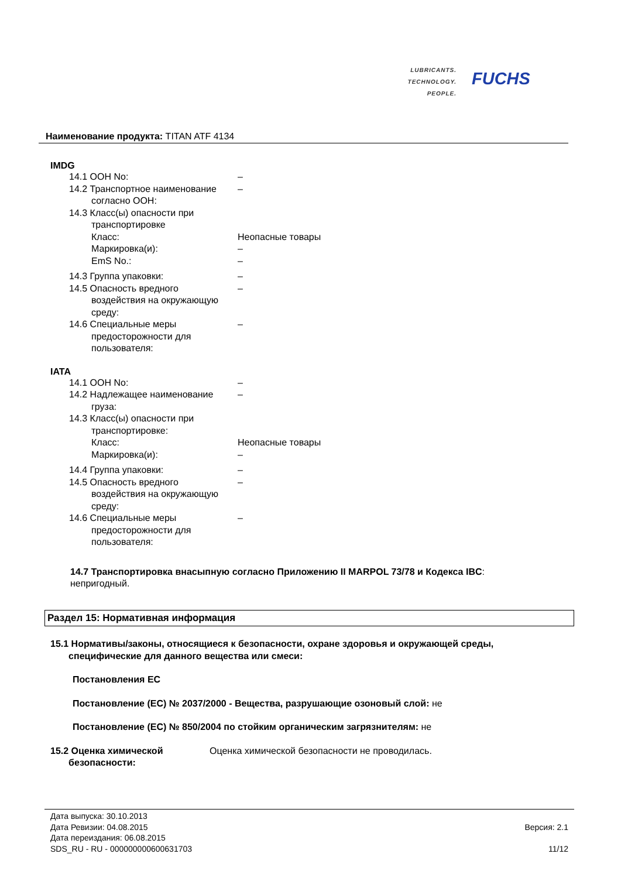LUBRICANTS.
TECHNOLOGY.
PEOPLE.
FUCHS
Наименование продукта: TITAN ATF 4134
IMDG
14.1 ООН No: –
14.2 Транспортное наименование
согласно ООН:
–
14.3 Класс(ы) опасности при
транспортировке
Класс:
Маркировка(и):
EmS No.:
Неопасные товары
–
–
14.3 Группа упаковки: –
14.5 Опасность вредного
воздействия на окружающую
среду:
–
14.6 Специальные меры
предосторожности для
пользователя:
–
IATA
14.1 ООН No: –
14.2 Надлежащее наименование
груза:
–
14.3 Класс(ы) опасности при
транспортировке:
Класс:
Маркировка(и):
Неопасные товары
–
14.4 Группа упаковки: –
14.5 Опасность вредного
воздействия на окружающую
среду:
–
14.6 Специальные меры
предосторожности для
пользователя:
–
14.7 Транспортировка внасыпную согласно Приложению II MARPOL 73/78 и Кодекса IBC:
непригодный.
Раздел 15: Нормативная информация
15.1 Нормативы/законы, относящиеся к безопасности, охране здоровья и окружающей среды,
специфические для данного вещества или смеси:
Постановления ЕС
Постановление (ЕС) № 2037/2000 - Вещества, разрушающие озоновый слой: не
Постановление (ЕС) № 850/2004 по стойким органическим загрязнителям: не
15.2 Оценка химической
безопасности:
Оценка химической безопасности не проводилась.
Дата выпуска: 30.10.2013
Дата Ревизии: 04.08.2015
Дата переиздания: 06.08.2015
SDS_RU - RU - 000000000600631703
Версия: 2.1
11/12